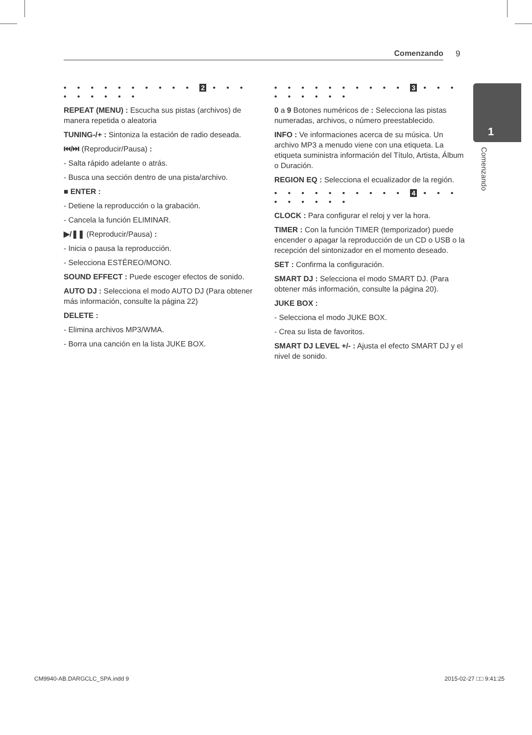Comenzando 9
1
Comenzando
• • • • • • • • • • 2 • • • • • • • • •
REPEAT (MENU) : Escucha sus pistas (archivos) de manera repetida o aleatoria
TUNING-/+ : Sintoniza la estación de radio deseada.
⏮/⏭ (Reproducir/Pausa) :
- Salta rápido adelante o atrás.
- Busca una sección dentro de una pista/archivo.
■ ENTER :
- Detiene la reproducción o la grabación.
- Cancela la función ELIMINAR.
▶/❚❚ (Reproducir/Pausa) :
- Inicia o pausa la reproducción.
- Selecciona ESTÉREO/MONO.
SOUND EFFECT : Puede escoger efectos de sonido.
AUTO DJ : Selecciona el modo AUTO DJ (Para obtener más información, consulte la página 22)
DELETE :
- Elimina archivos MP3/WMA.
- Borra una canción en la lista JUKE BOX.
• • • • • • • • • • 3 • • • • • • • • •
0 a 9 Botones numéricos de : Selecciona las pistas numeradas, archivos, o número preestablecido.
INFO : Ve informaciones acerca de su música. Un archivo MP3 a menudo viene con una etiqueta. La etiqueta suministra información del Título, Artista, Álbum o Duración.
REGION EQ : Selecciona el ecualizador de la región.
• • • • • • • • • • 4 • • • • • • • • •
CLOCK : Para configurar el reloj y ver la hora.
TIMER : Con la función TIMER (temporizador) puede encender o apagar la reproducción de un CD o USB o la recepción del sintonizador en el momento deseado.
SET : Confirma la configuración.
SMART DJ : Selecciona el modo SMART DJ. (Para obtener más información, consulte la página 20).
JUKE BOX :
- Selecciona el modo JUKE BOX.
- Crea su lista de favoritos.
SMART DJ LEVEL +/- : Ajusta el efecto SMART DJ y el nivel de sonido.
CM9940-AB.DARGCLC_SPA.indd 9 2015-02-27 □□ 9:41:25